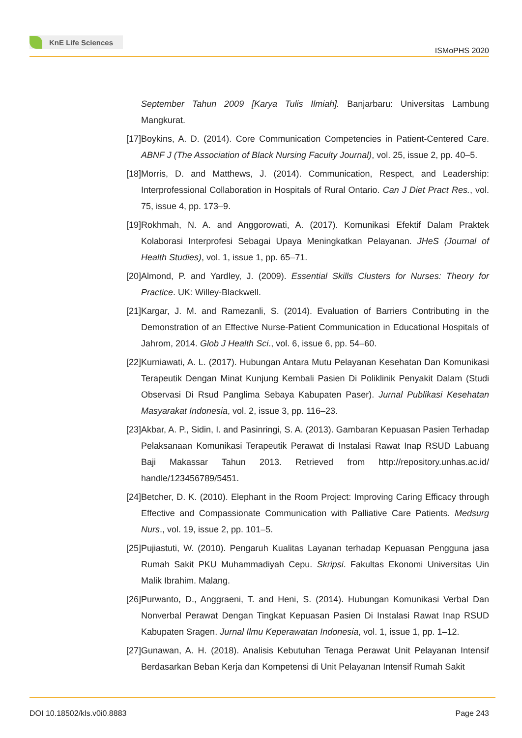KnE Life Sciences
ISMoPHS 2020
September Tahun 2009 [Karya Tulis Ilmiah]. Banjarbaru: Universitas Lambung Mangkurat.
[17]
Boykins, A. D. (2014). Core Communication Competencies in Patient-Centered Care. ABNF J (The Association of Black Nursing Faculty Journal), vol. 25, issue 2, pp. 40–5.
[18]
Morris, D. and Matthews, J. (2014). Communication, Respect, and Leadership: Interprofessional Collaboration in Hospitals of Rural Ontario. Can J Diet Pract Res., vol. 75, issue 4, pp. 173–9.
[19]
Rokhmah, N. A. and Anggorowati, A. (2017). Komunikasi Efektif Dalam Praktek Kolaborasi Interprofesi Sebagai Upaya Meningkatkan Pelayanan. JHeS (Journal of Health Studies), vol. 1, issue 1, pp. 65–71.
[20]
Almond, P. and Yardley, J. (2009). Essential Skills Clusters for Nurses: Theory for Practice. UK: Willey-Blackwell.
[21]
Kargar, J. M. and Ramezanli, S. (2014). Evaluation of Barriers Contributing in the Demonstration of an Effective Nurse-Patient Communication in Educational Hospitals of Jahrom, 2014. Glob J Health Sci., vol. 6, issue 6, pp. 54–60.
[22]
Kurniawati, A. L. (2017). Hubungan Antara Mutu Pelayanan Kesehatan Dan Komunikasi Terapeutik Dengan Minat Kunjung Kembali Pasien Di Poliklinik Penyakit Dalam (Studi Observasi Di Rsud Panglima Sebaya Kabupaten Paser). Jurnal Publikasi Kesehatan Masyarakat Indonesia, vol. 2, issue 3, pp. 116–23.
[23]
Akbar, A. P., Sidin, I. and Pasinringi, S. A. (2013). Gambaran Kepuasan Pasien Terhadap Pelaksanaan Komunikasi Terapeutik Perawat di Instalasi Rawat Inap RSUD Labuang Baji Makassar Tahun 2013. Retrieved from http://repository.unhas.ac.id/ handle/123456789/5451.
[24]
Betcher, D. K. (2010). Elephant in the Room Project: Improving Caring Efficacy through Effective and Compassionate Communication with Palliative Care Patients. Medsurg Nurs., vol. 19, issue 2, pp. 101–5.
[25]
Pujiastuti, W. (2010). Pengaruh Kualitas Layanan terhadap Kepuasan Pengguna jasa Rumah Sakit PKU Muhammadiyah Cepu. Skripsi. Fakultas Ekonomi Universitas Uin Malik Ibrahim. Malang.
[26]
Purwanto, D., Anggraeni, T. and Heni, S. (2014). Hubungan Komunikasi Verbal Dan Nonverbal Perawat Dengan Tingkat Kepuasan Pasien Di Instalasi Rawat Inap RSUD Kabupaten Sragen. Jurnal Ilmu Keperawatan Indonesia, vol. 1, issue 1, pp. 1–12.
[27]
Gunawan, A. H. (2018). Analisis Kebutuhan Tenaga Perawat Unit Pelayanan Intensif Berdasarkan Beban Kerja dan Kompetensi di Unit Pelayanan Intensif Rumah Sakit
DOI 10.18502/kls.v0i0.8883 Page 243